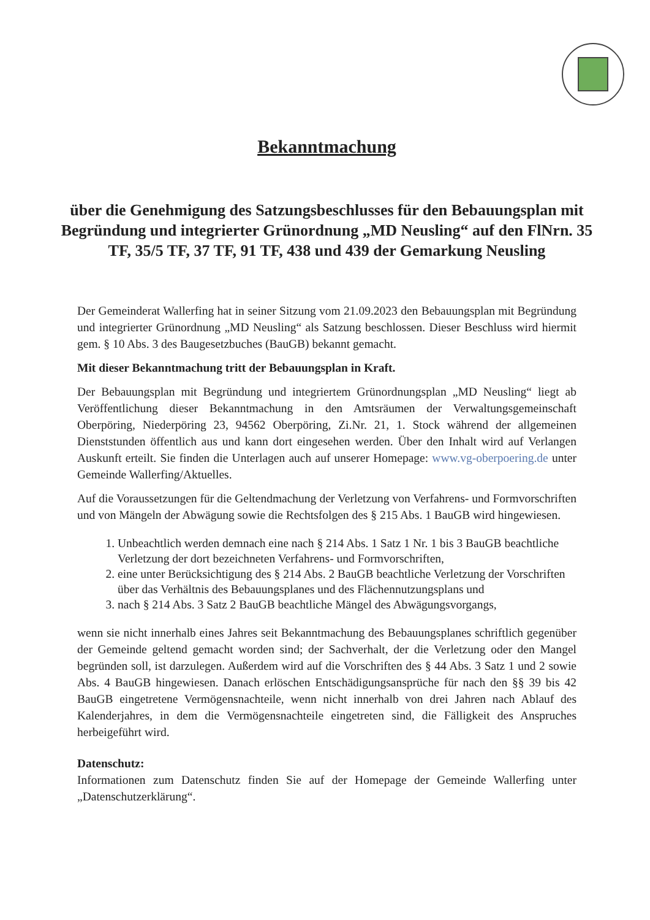Bekanntmachung
über die Genehmigung des Satzungsbeschlusses für den Bebauungsplan mit Begründung und integrierter Grünordnung „MD Neusling“ auf den FlNrn. 35 TF, 35/5 TF, 37 TF, 91 TF, 438 und 439 der Gemarkung Neusling
Der Gemeinderat Wallerfing hat in seiner Sitzung vom 21.09.2023 den Bebauungsplan mit Begründung und integrierter Grünordnung „MD Neusling“ als Satzung beschlossen. Dieser Beschluss wird hiermit gem. § 10 Abs. 3 des Baugesetzbuches (BauGB) bekannt gemacht.
Mit dieser Bekanntmachung tritt der Bebauungsplan in Kraft.
Der Bebauungsplan mit Begründung und integriertem Grünordnungsplan „MD Neusling“ liegt ab Veröffentlichung dieser Bekanntmachung in den Amtsräumen der Verwaltungsgemeinschaft Oberpöring, Niederpöring 23, 94562 Oberpöring, Zi.Nr. 21, 1. Stock während der allgemeinen Dienststunden öffentlich aus und kann dort eingesehen werden. Über den Inhalt wird auf Verlangen Auskunft erteilt. Sie finden die Unterlagen auch auf unserer Homepage: www.vg-oberpoering.de unter Gemeinde Wallerfing/Aktuelles.
Auf die Voraussetzungen für die Geltendmachung der Verletzung von Verfahrens- und Formvorschriften und von Mängeln der Abwägung sowie die Rechtsfolgen des § 215 Abs. 1 BauGB wird hingewiesen.
1. Unbeachtlich werden demnach eine nach § 214 Abs. 1 Satz 1 Nr. 1 bis 3 BauGB beachtliche Verletzung der dort bezeichneten Verfahrens- und Formvorschriften,
2. eine unter Berücksichtigung des § 214 Abs. 2 BauGB beachtliche Verletzung der Vorschriften über das Verhältnis des Bebauungsplanes und des Flächennutzungsplans und
3. nach § 214 Abs. 3 Satz 2 BauGB beachtliche Mängel des Abwägungsvorgangs,
wenn sie nicht innerhalb eines Jahres seit Bekanntmachung des Bebauungsplanes schriftlich gegenüber der Gemeinde geltend gemacht worden sind; der Sachverhalt, der die Verletzung oder den Mangel begründen soll, ist darzulegen. Außerdem wird auf die Vorschriften des § 44 Abs. 3 Satz 1 und 2 sowie Abs. 4 BauGB hingewiesen. Danach erlöschen Entschädigungsansprüche für nach den §§ 39 bis 42 BauGB eingetretene Vermögensnachteile, wenn nicht innerhalb von drei Jahren nach Ablauf des Kalenderjahres, in dem die Vermögensnachteile eingetreten sind, die Fälligkeit des Anspruches herbeigeführt wird.
Datenschutz:
Informationen zum Datenschutz finden Sie auf der Homepage der Gemeinde Wallerfing unter „Datenschutzerklärung“.